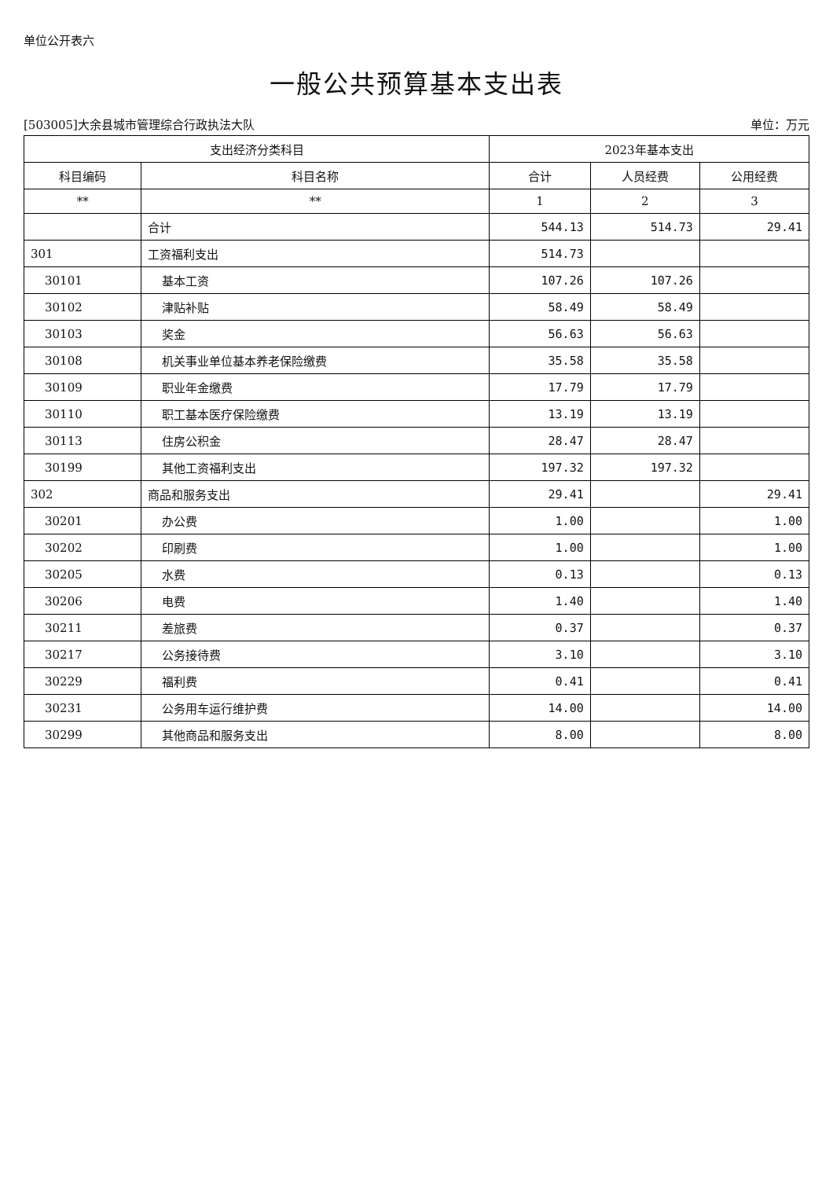单位公开表六
一般公共预算基本支出表
[503005]大余县城市管理综合行政执法大队 单位：万元
| 支出经济分类科目 | | 2023年基本支出 | | |
| --- | --- | --- | --- | --- |
| 科目编码 | 科目名称 | 合计 | 人员经费 | 公用经费 |
| ** | ** | 1 | 2 | 3 |
| | 合计 | 544.13 | 514.73 | 29.41 |
| 301 | 工资福利支出 | 514.73 | | |
| 30101 | 基本工资 | 107.26 | 107.26 | |
| 30102 | 津贴补贴 | 58.49 | 58.49 | |
| 30103 | 奖金 | 56.63 | 56.63 | |
| 30108 | 机关事业单位基本养老保险缴费 | 35.58 | 35.58 | |
| 30109 | 职业年金缴费 | 17.79 | 17.79 | |
| 30110 | 职工基本医疗保险缴费 | 13.19 | 13.19 | |
| 30113 | 住房公积金 | 28.47 | 28.47 | |
| 30199 | 其他工资福利支出 | 197.32 | 197.32 | |
| 302 | 商品和服务支出 | 29.41 | | 29.41 |
| 30201 | 办公费 | 1.00 | | 1.00 |
| 30202 | 印刷费 | 1.00 | | 1.00 |
| 30205 | 水费 | 0.13 | | 0.13 |
| 30206 | 电费 | 1.40 | | 1.40 |
| 30211 | 差旅费 | 0.37 | | 0.37 |
| 30217 | 公务接待费 | 3.10 | | 3.10 |
| 30229 | 福利费 | 0.41 | | 0.41 |
| 30231 | 公务用车运行维护费 | 14.00 | | 14.00 |
| 30299 | 其他商品和服务支出 | 8.00 | | 8.00 |